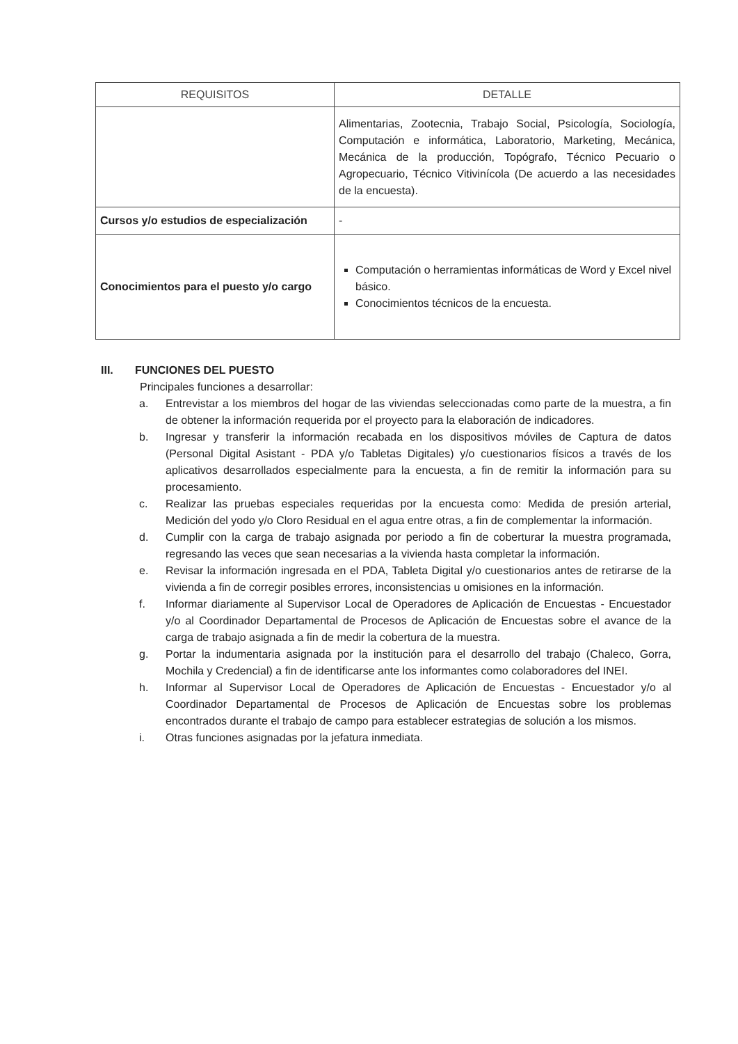| REQUISITOS | DETALLE |
| --- | --- |
| | Alimentarias, Zootecnia, Trabajo Social, Psicología, Sociología, Computación e informática, Laboratorio, Marketing, Mecánica, Mecánica de la producción, Topógrafo, Técnico Pecuario o Agropecuario, Técnico Vitivinícola (De acuerdo a las necesidades de la encuesta). |
| Cursos y/o estudios de especialización | - |
| Conocimientos para el puesto y/o cargo | Computación o herramientas informáticas de Word y Excel nivel básico. Conocimientos técnicos de la encuesta. |
III. FUNCIONES DEL PUESTO
Principales funciones a desarrollar:
a. Entrevistar a los miembros del hogar de las viviendas seleccionadas como parte de la muestra, a fin de obtener la información requerida por el proyecto para la elaboración de indicadores.
b. Ingresar y transferir la información recabada en los dispositivos móviles de Captura de datos (Personal Digital Asistant - PDA y/o Tabletas Digitales) y/o cuestionarios físicos a través de los aplicativos desarrollados especialmente para la encuesta, a fin de remitir la información para su procesamiento.
c. Realizar las pruebas especiales requeridas por la encuesta como: Medida de presión arterial, Medición del yodo y/o Cloro Residual en el agua entre otras, a fin de complementar la información.
d. Cumplir con la carga de trabajo asignada por periodo a fin de coberturar la muestra programada, regresando las veces que sean necesarias a la vivienda hasta completar la información.
e. Revisar la información ingresada en el PDA, Tableta Digital y/o cuestionarios antes de retirarse de la vivienda a fin de corregir posibles errores, inconsistencias u omisiones en la información.
f. Informar diariamente al Supervisor Local de Operadores de Aplicación de Encuestas - Encuestador y/o al Coordinador Departamental de Procesos de Aplicación de Encuestas sobre el avance de la carga de trabajo asignada a fin de medir la cobertura de la muestra.
g. Portar la indumentaria asignada por la institución para el desarrollo del trabajo (Chaleco, Gorra, Mochila y Credencial) a fin de identificarse ante los informantes como colaboradores del INEI.
h. Informar al Supervisor Local de Operadores de Aplicación de Encuestas - Encuestador y/o al Coordinador Departamental de Procesos de Aplicación de Encuestas sobre los problemas encontrados durante el trabajo de campo para establecer estrategias de solución a los mismos.
i. Otras funciones asignadas por la jefatura inmediata.